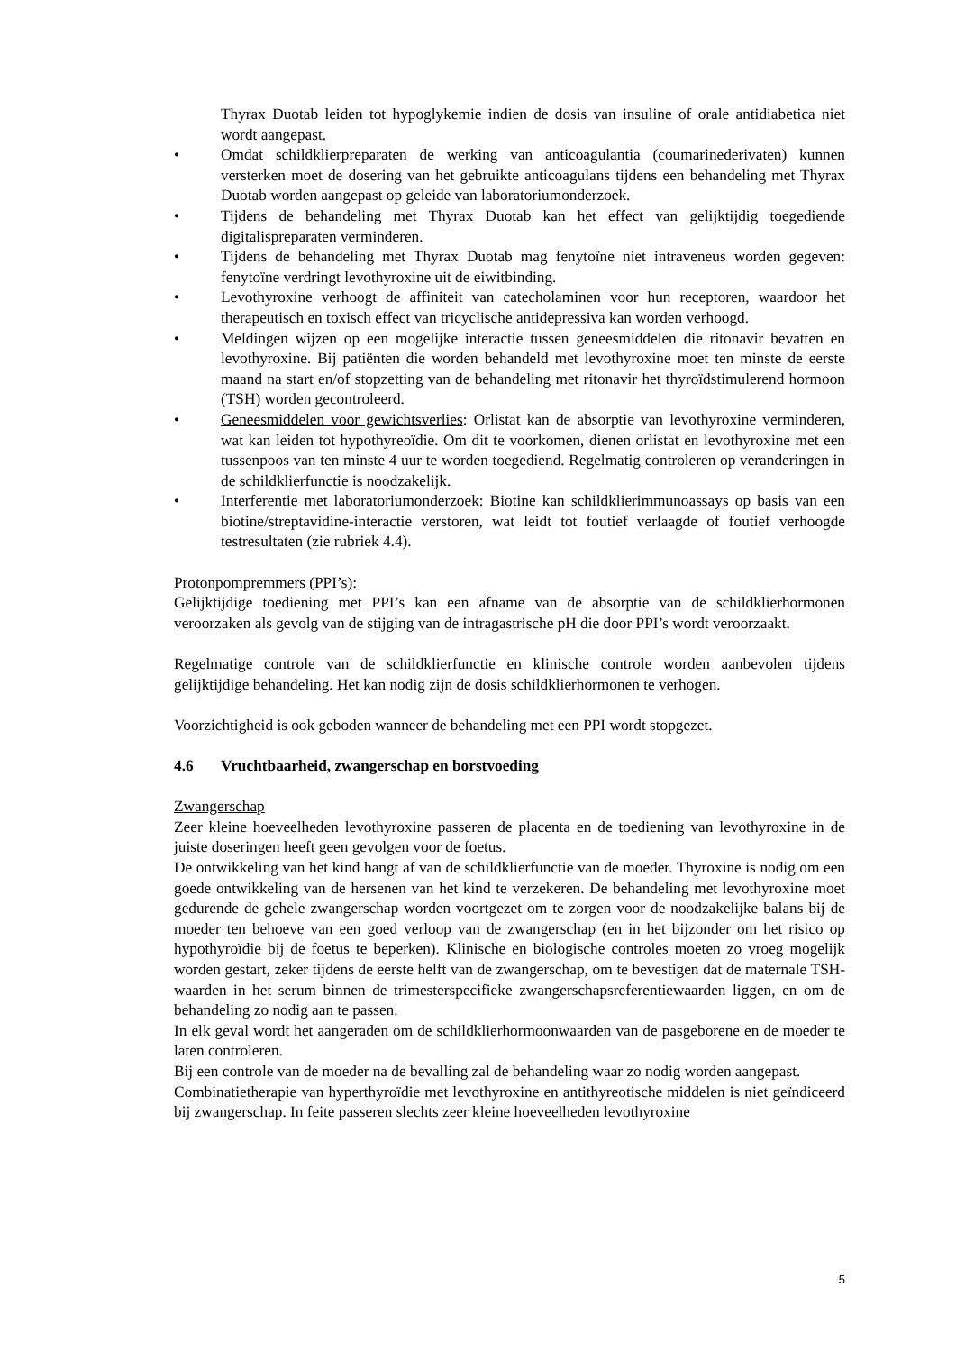Thyrax Duotab leiden tot hypoglykemie indien de dosis van insuline of orale antidiabetica niet wordt aangepast.
• Omdat schildklierpreparaten de werking van anticoagulantia (coumarinederivaten) kunnen versterken moet de dosering van het gebruikte anticoagulans tijdens een behandeling met Thyrax Duotab worden aangepast op geleide van laboratoriumonderzoek.
• Tijdens de behandeling met Thyrax Duotab kan het effect van gelijktijdig toegediende digitalispreparaten verminderen.
• Tijdens de behandeling met Thyrax Duotab mag fenytoïne niet intraveneus worden gegeven: fenytoïne verdringt levothyroxine uit de eiwitbinding.
• Levothyroxine verhoogt de affiniteit van catecholaminen voor hun receptoren, waardoor het therapeutisch en toxisch effect van tricyclische antidepressiva kan worden verhoogd.
• Meldingen wijzen op een mogelijke interactie tussen geneesmiddelen die ritonavir bevatten en levothyroxine. Bij patiënten die worden behandeld met levothyroxine moet ten minste de eerste maand na start en/of stopzetting van de behandeling met ritonavir het thyroïdstimulerend hormoon (TSH) worden gecontroleerd.
• Geneesmiddelen voor gewichtsverlies: Orlistat kan de absorptie van levothyroxine verminderen, wat kan leiden tot hypothyreoïdie. Om dit te voorkomen, dienen orlistat en levothyroxine met een tussenpoos van ten minste 4 uur te worden toegediend. Regelmatig controleren op veranderingen in de schildklierfunctie is noodzakelijk.
• Interferentie met laboratoriumonderzoek: Biotine kan schildklierimmunoassays op basis van een biotine/streptavidine-interactie verstoren, wat leidt tot foutief verlaagde of foutief verhoogde testresultaten (zie rubriek 4.4).
Protonpompremmers (PPI’s):
Gelijktijdige toediening met PPI’s kan een afname van de absorptie van de schildklierhormonen veroorzaken als gevolg van de stijging van de intragastrische pH die door PPI’s wordt veroorzaakt.
Regelmatige controle van de schildklierfunctie en klinische controle worden aanbevolen tijdens gelijktijdige behandeling. Het kan nodig zijn de dosis schildklierhormonen te verhogen.
Voorzichtigheid is ook geboden wanneer de behandeling met een PPI wordt stopgezet.
4.6 Vruchtbaarheid, zwangerschap en borstvoeding
Zwangerschap
Zeer kleine hoeveelheden levothyroxine passeren de placenta en de toediening van levothyroxine in de juiste doseringen heeft geen gevolgen voor de foetus.
De ontwikkeling van het kind hangt af van de schildklierfunctie van de moeder. Thyroxine is nodig om een goede ontwikkeling van de hersenen van het kind te verzekeren. De behandeling met levothyroxine moet gedurende de gehele zwangerschap worden voortgezet om te zorgen voor de noodzakelijke balans bij de moeder ten behoeve van een goed verloop van de zwangerschap (en in het bijzonder om het risico op hypothyroïdie bij de foetus te beperken). Klinische en biologische controles moeten zo vroeg mogelijk worden gestart, zeker tijdens de eerste helft van de zwangerschap, om te bevestigen dat de maternale TSH-waarden in het serum binnen de trimesterspecifieke zwangerschapsreferentiewaarden liggen, en om de behandeling zo nodig aan te passen.
In elk geval wordt het aangeraden om de schildklierhormoonwaarden van de pasgeborene en de moeder te laten controleren.
Bij een controle van de moeder na de bevalling zal de behandeling waar zo nodig worden aangepast.
Combinatietherapie van hyperthyroïdie met levothyroxine en antithyreotische middelen is niet geïndiceerd bij zwangerschap. In feite passeren slechts zeer kleine hoeveelheden levothyroxine
5